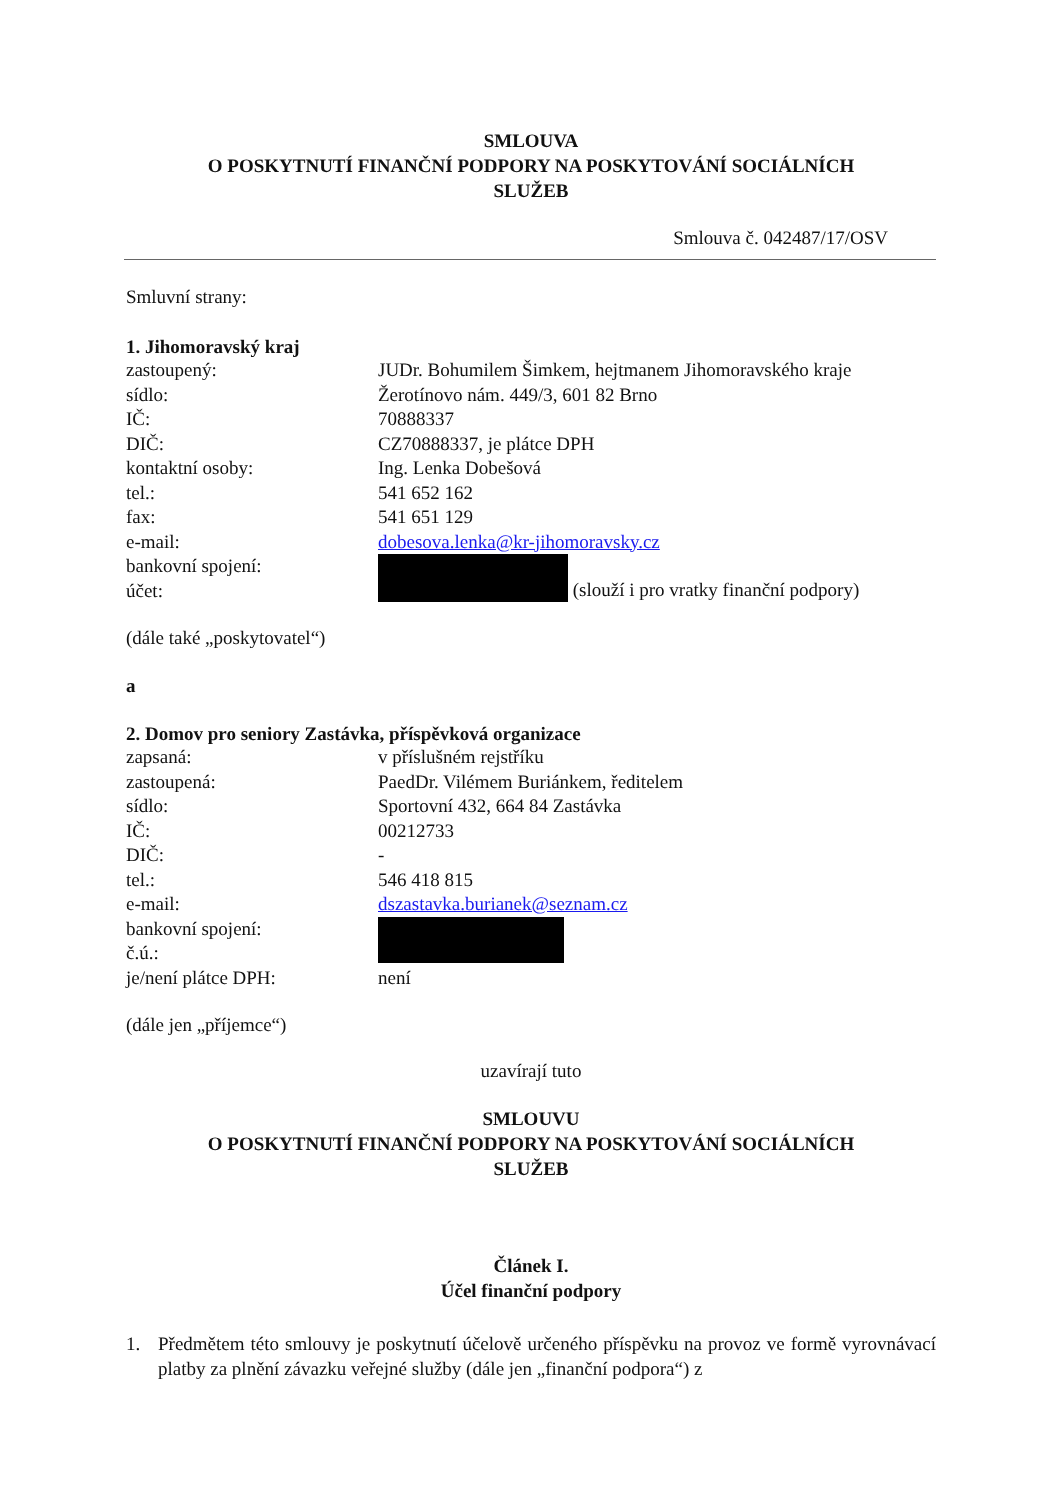SMLOUVA
O POSKYTNUTÍ FINANČNÍ PODPORY NA POSKYTOVÁNÍ SOCIÁLNÍCH
SLUŽEB
Smlouva č. 042487/17/OSV
Smluvní strany:
1. Jihomoravský kraj
zastoupený: JUDr. Bohumilem Šimkem, hejtmanem Jihomoravského kraje
sídlo: Žerotínovo nám. 449/3, 601 82 Brno
IČ: 70888337
DIČ: CZ70888337, je plátce DPH
kontaktní osoby: Ing. Lenka Dobešová
tel.: 541 652 162
fax: 541 651 129
e-mail: dobesova.lenka@kr-jihomoravsky.cz
bankovní spojení:
účet: (slouží i pro vratky finanční podpory)
(dále také „poskytovatel“)
a
2. Domov pro seniory Zastávka, příspěvková organizace
zapsaná: v příslušném rejstříku
zastoupená: PaedDr. Vilémem Buriánkem, ředitelem
sídlo: Sportovní 432, 664 84 Zastávka
IČ: 00212733
DIČ: -
tel.: 546 418 815
e-mail: dszastavka.burianek@seznam.cz
bankovní spojení:
č.ú.:
je/není plátce DPH: není
(dále jen „příjemce“)
uzavírají tuto
SMLOUVU
O POSKYTNUTÍ FINANČNÍ PODPORY NA POSKYTOVÁNÍ SOCIÁLNÍCH
SLUŽEB
Článek I.
Účel finanční podpory
1. Předmětem této smlouvy je poskytnutí účelově určeného příspěvku na provoz ve formě vyrovnávací platby za plnění závazku veřejné služby (dále jen „finanční podpora“) z